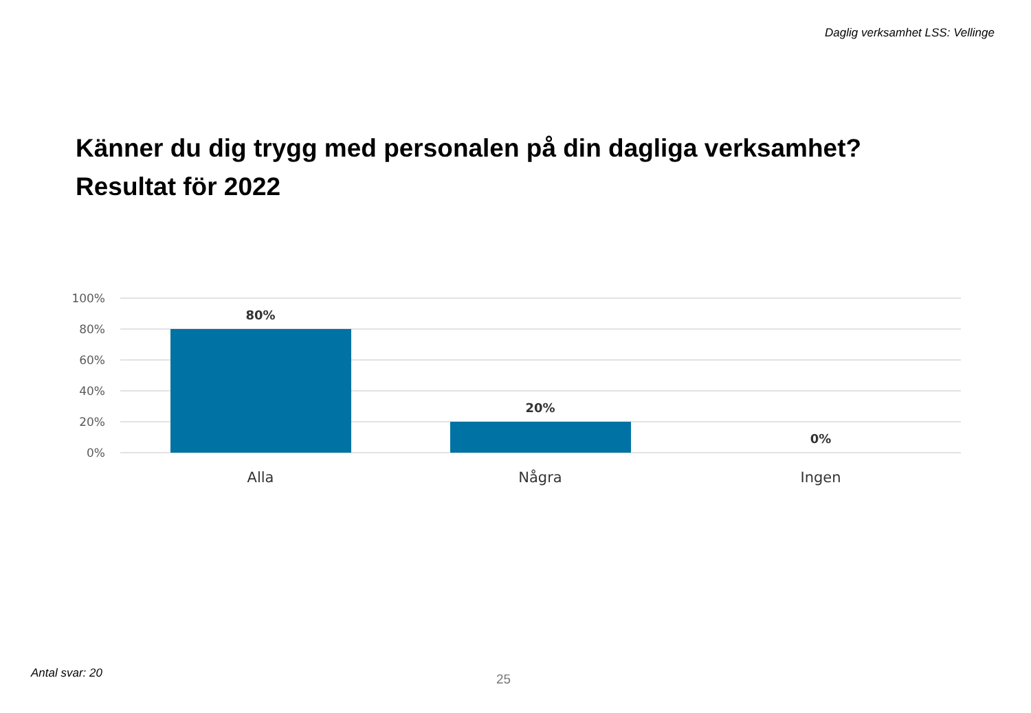Daglig verksamhet LSS: Vellinge
Känner du dig trygg med personalen på din dagliga verksamhet?
Resultat för 2022
100%
80%
60%
40%
20%
0%
80%
20%
0%
Alla
Några
Ingen
Antal svar: 20 25